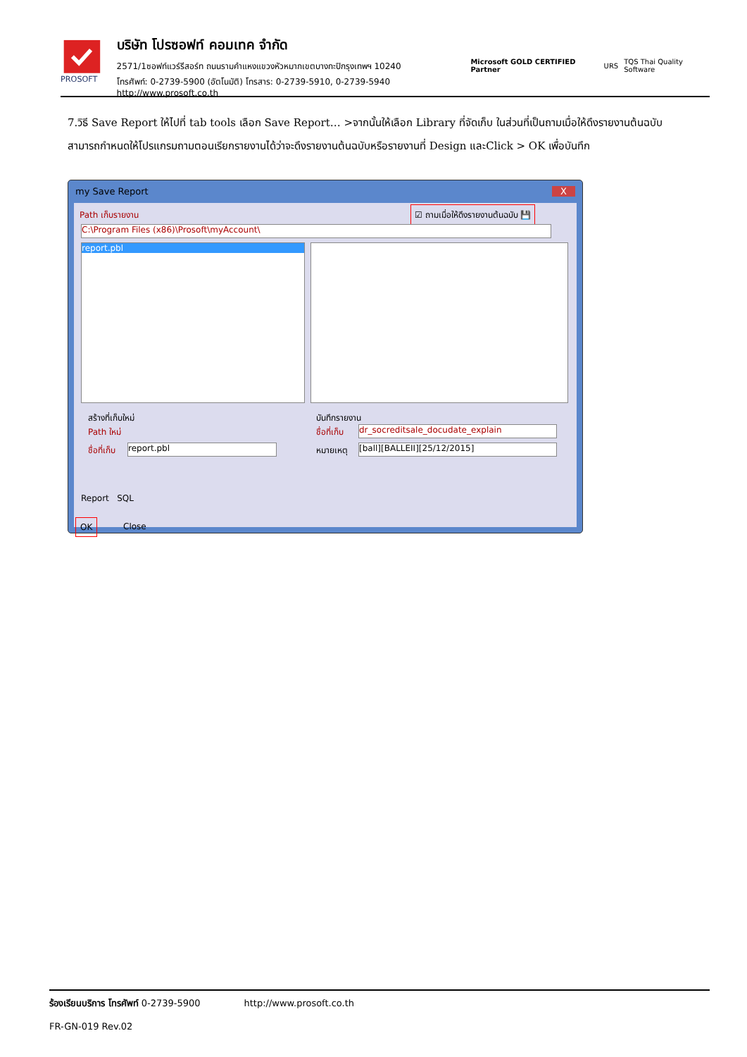PROSOFT
บริษัท โปรซอฟท์ คอมเทค จำกัด
2571/1ซอฟท์แวร์รีสอร์ท ถนนรามคำแหงแขวงหัวหมากเขตบางกะปิกรุงเทพฯ 10240
โทรศัพท์: 0-2739-5900 (อัตโนมัติ) โทรสาร: 0-2739-5910, 0-2739-5940 http://www.prosoft.co.th
Microsoft GOLD CERTIFIED Partner URS TQS Thai Quality Software
7.วิธี Save Report ให้ไปที่ tab tools เลือก Save Report… >จากนั้นให้เลือก Library ที่จัดเก็บ ในส่วนที่เป็นถามเมื่อให้ดึงรายงานต้นฉบับสามารถกำหนดให้โปรแกรมถามตอนเรียกรายงานได้ว่าจะดึงรายงานต้นฉบับหรือรายงานที่ Design และClick > OK เพื่อบันทึก
my Save Report X
Path เก็บรายงาน
☑ ถามเมื่อให้ดึงรายงานต้นฉบับ 💾
C:\Program Files (x86)\Prosoft\myAccount\
report.pbl
สร้างที่เก็บใหม่
Path ใหม่
ชื่อที่เก็บ report.pbl
บันทึกรายงาน
ชื่อที่เก็บ dr_socreditsale_docudate_explain
หมายเหตุ [ball][BALLEII][25/12/2015]
Report SQL
OK Close
ร้องเรียนบริการ โทรศัพท์ 0-2739-5900 http://www.prosoft.co.th
FR-GN-019 Rev.02